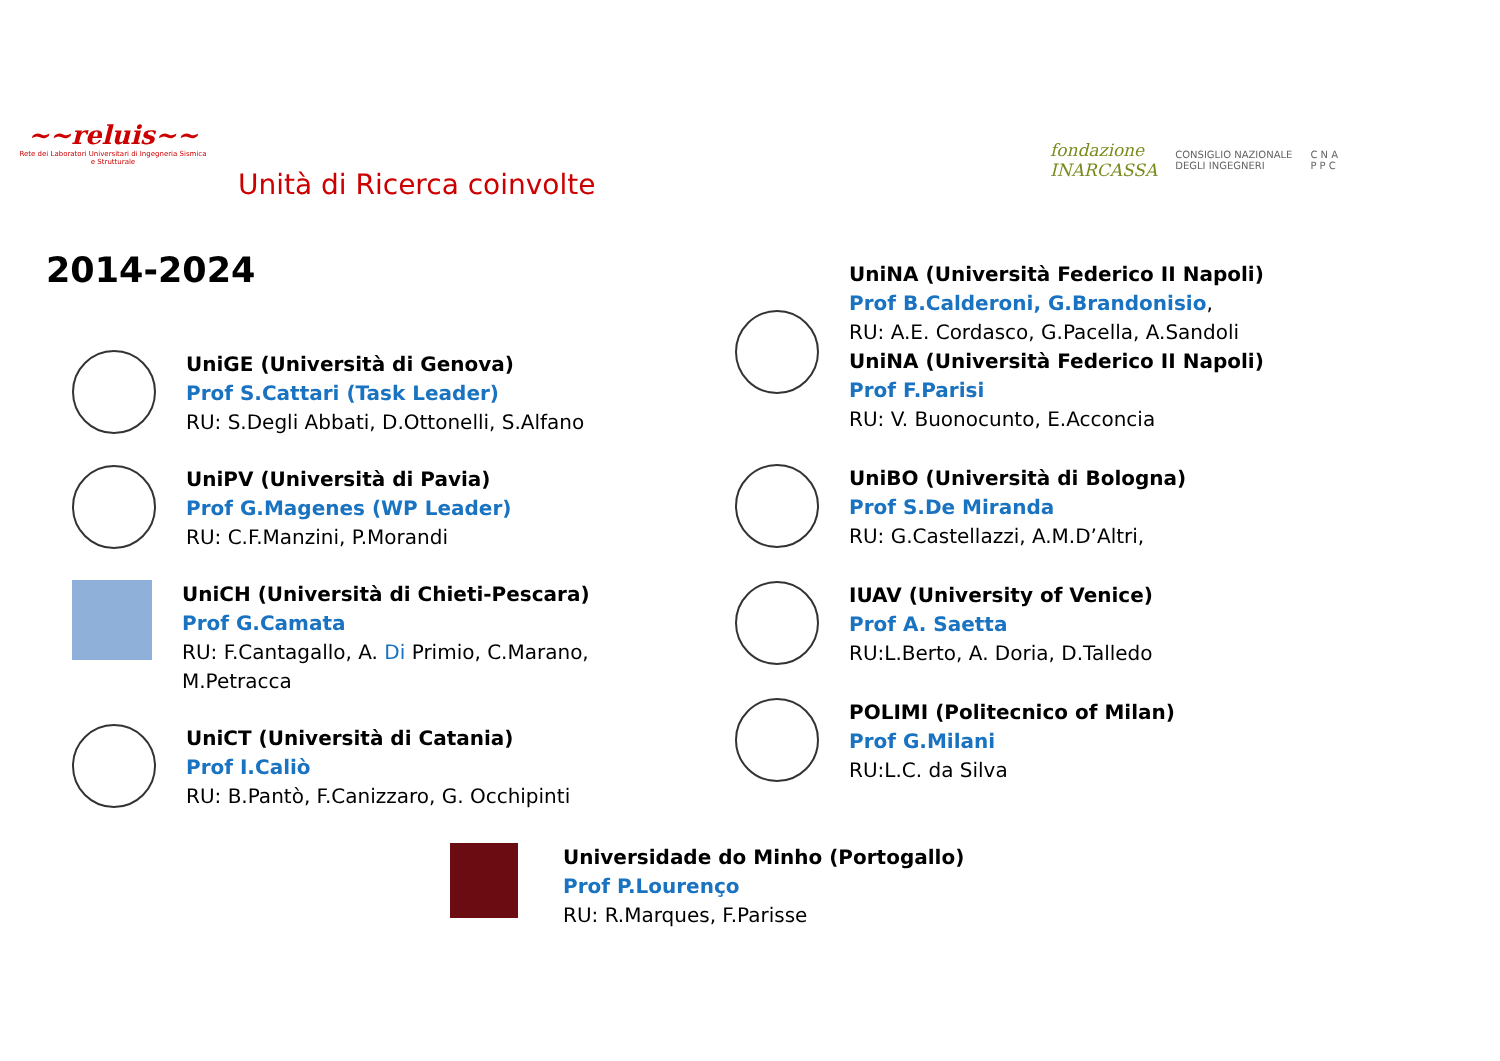~~reluis~~
Rete dei Laboratori Universitari di Ingegneria Sismica e Strutturale
Unità di Ricerca coinvolte
fondazione
INARCASSA CONSIGLIO NAZIONALE
DEGLI INGEGNERI C N A
P P C
2014-2024
UniGE (Università di Genova)
Prof S.Cattari (Task Leader)
RU: S.Degli Abbati, D.Ottonelli, S.Alfano
UniPV (Università di Pavia)
Prof G.Magenes (WP Leader)
RU: C.F.Manzini, P.Morandi
UniCH (Università di Chieti-Pescara)
Prof G.Camata
RU: F.Cantagallo, A. Di Primio, C.Marano,
M.Petracca
UniCT (Università di Catania)
Prof I.Caliò
RU: B.Pantò, F.Canizzaro, G. Occhipinti
UniNA (Università Federico II Napoli)
Prof B.Calderoni, G.Brandonisio,
RU: A.E. Cordasco, G.Pacella, A.Sandoli
UniNA (Università Federico II Napoli)
Prof F.Parisi
RU: V. Buonocunto, E.Acconcia
UniBO (Università di Bologna)
Prof S.De Miranda
RU: G.Castellazzi, A.M.D’Altri,
IUAV (University of Venice)
Prof A. Saetta
RU:L.Berto, A. Doria, D.Talledo
POLIMI (Politecnico of Milan)
Prof G.Milani
RU:L.C. da Silva
Universidade do Minho (Portogallo)
Prof P.Lourenço
RU: R.Marques, F.Parisse